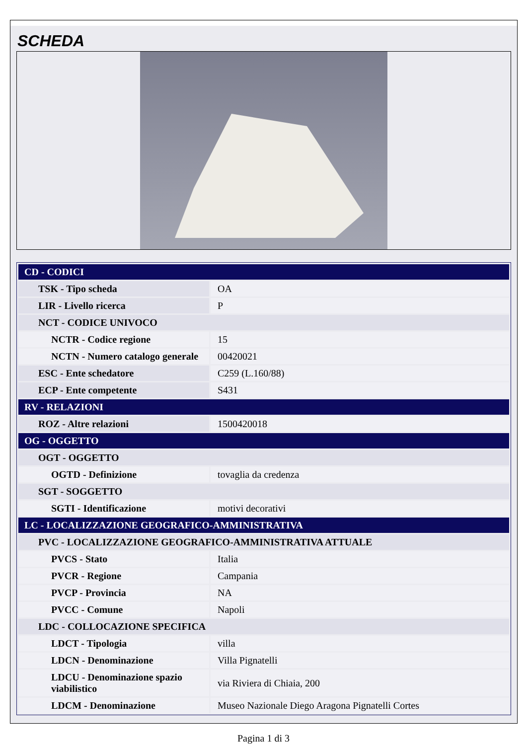SCHEDA
| CD - CODICI | |
| TSK - Tipo scheda | OA |
| LIR - Livello ricerca | P |
| NCT - CODICE UNIVOCO | |
| NCTR - Codice regione | 15 |
| NCTN - Numero catalogo generale | 00420021 |
| ESC - Ente schedatore | C259 (L.160/88) |
| ECP - Ente competente | S431 |
| RV - RELAZIONI | |
| ROZ - Altre relazioni | 1500420018 |
| OG - OGGETTO | |
| OGT - OGGETTO | |
| OGTD - Definizione | tovaglia da credenza |
| SGT - SOGGETTO | |
| SGTI - Identificazione | motivi decorativi |
| LC - LOCALIZZAZIONE GEOGRAFICO-AMMINISTRATIVA | |
| PVC - LOCALIZZAZIONE GEOGRAFICO-AMMINISTRATIVA ATTUALE | |
| PVCS - Stato | Italia |
| PVCR - Regione | Campania |
| PVCP - Provincia | NA |
| PVCC - Comune | Napoli |
| LDC - COLLOCAZIONE SPECIFICA | |
| LDCT - Tipologia | villa |
| LDCN - Denominazione | Villa Pignatelli |
| LDCU - Denominazione spazio viabilistico | via Riviera di Chiaia, 200 |
| LDCM - Denominazione | Museo Nazionale Diego Aragona Pignatelli Cortes |
Pagina 1 di 3